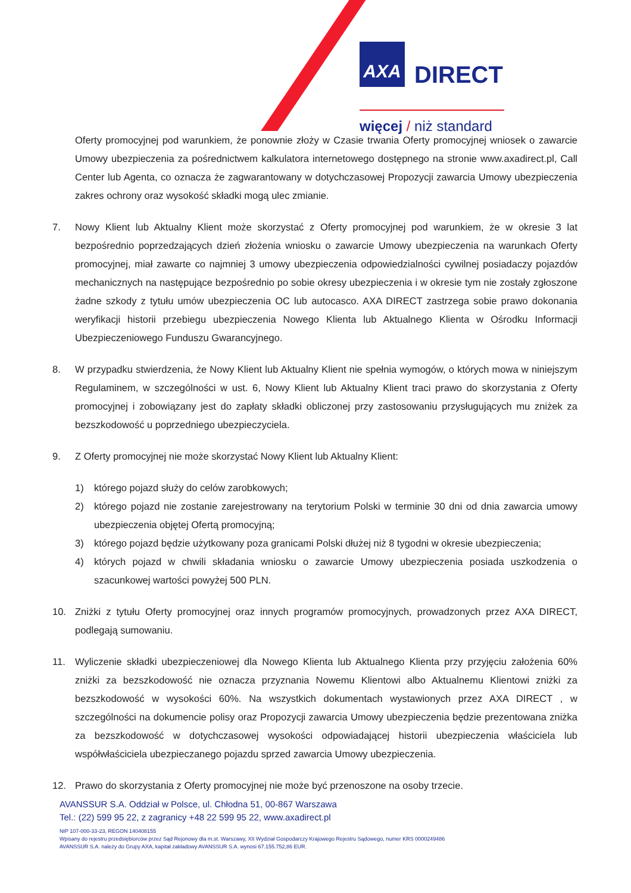AXA DIRECT
więcej / niż standard
Oferty promocyjnej pod warunkiem, że ponownie złoży w Czasie trwania Oferty promocyjnej wniosek o zawarcie Umowy ubezpieczenia za pośrednictwem kalkulatora internetowego dostępnego na stronie www.axadirect.pl, Call Center lub Agenta, co oznacza że zagwarantowany w dotychczasowej Propozycji zawarcia Umowy ubezpieczenia zakres ochrony oraz wysokość składki mogą ulec zmianie.
7. Nowy Klient lub Aktualny Klient może skorzystać z Oferty promocyjnej pod warunkiem, że w okresie 3 lat bezpośrednio poprzedzających dzień złożenia wniosku o zawarcie Umowy ubezpieczenia na warunkach Oferty promocyjnej, miał zawarte co najmniej 3 umowy ubezpieczenia odpowiedzialności cywilnej posiadaczy pojazdów mechanicznych na następujące bezpośrednio po sobie okresy ubezpieczenia i w okresie tym nie zostały zgłoszone żadne szkody z tytułu umów ubezpieczenia OC lub autocasco. AXA DIRECT zastrzega sobie prawo dokonania weryfikacji historii przebiegu ubezpieczenia Nowego Klienta lub Aktualnego Klienta w Ośrodku Informacji Ubezpieczeniowego Funduszu Gwarancyjnego.
8. W przypadku stwierdzenia, że Nowy Klient lub Aktualny Klient nie spełnia wymogów, o których mowa w niniejszym Regulaminem, w szczególności w ust. 6, Nowy Klient lub Aktualny Klient traci prawo do skorzystania z Oferty promocyjnej i zobowiązany jest do zapłaty składki obliczonej przy zastosowaniu przysługujących mu zniżek za bezszkodowość u poprzedniego ubezpieczyciela.
9. Z Oferty promocyjnej nie może skorzystać Nowy Klient lub Aktualny Klient:
1) którego pojazd służy do celów zarobkowych;
2) którego pojazd nie zostanie zarejestrowany na terytorium Polski w terminie 30 dni od dnia zawarcia umowy ubezpieczenia objętej Ofertą promocyjną;
3) którego pojazd będzie użytkowany poza granicami Polski dłużej niż 8 tygodni w okresie ubezpieczenia;
4) których pojazd w chwili składania wniosku o zawarcie Umowy ubezpieczenia posiada uszkodzenia o szacunkowej wartości powyżej 500 PLN.
10. Zniżki z tytułu Oferty promocyjnej oraz innych programów promocyjnych, prowadzonych przez AXA DIRECT, podlegają sumowaniu.
11. Wyliczenie składki ubezpieczeniowej dla Nowego Klienta lub Aktualnego Klienta przy przyjęciu założenia 60% zniżki za bezszkodowość nie oznacza przyznania Nowemu Klientowi albo Aktualnemu Klientowi zniżki za bezszkodowość w wysokości 60%. Na wszystkich dokumentach wystawionych przez AXA DIRECT , w szczególności na dokumencie polisy oraz Propozycji zawarcia Umowy ubezpieczenia będzie prezentowana zniżka za bezszkodowość w dotychczasowej wysokości odpowiadającej historii ubezpieczenia właściciela lub współwłaściciela ubezpieczanego pojazdu sprzed zawarcia Umowy ubezpieczenia.
12. Prawo do skorzystania z Oferty promocyjnej nie może być przenoszone na osoby trzecie.
AVANSSUR S.A. Oddział w Polsce, ul. Chłodna 51, 00-867 Warszawa
Tel.: (22) 599 95 22, z zagranicy +48 22 599 95 22, www.axadirect.pl
NIP 107-000-33-23, REGON 140408155
Wpisany do rejestru przedsiębiorców przez Sąd Rejonowy dla m.st. Warszawy, XII Wydział Gospodarczy Krajowego Rejestru Sądowego, numer KRS 0000249486
AVANSSUR S.A. należy do Grupy AXA, kapitał zakładowy AVANSSUR S.A. wynosi 67.155.752,86 EUR.